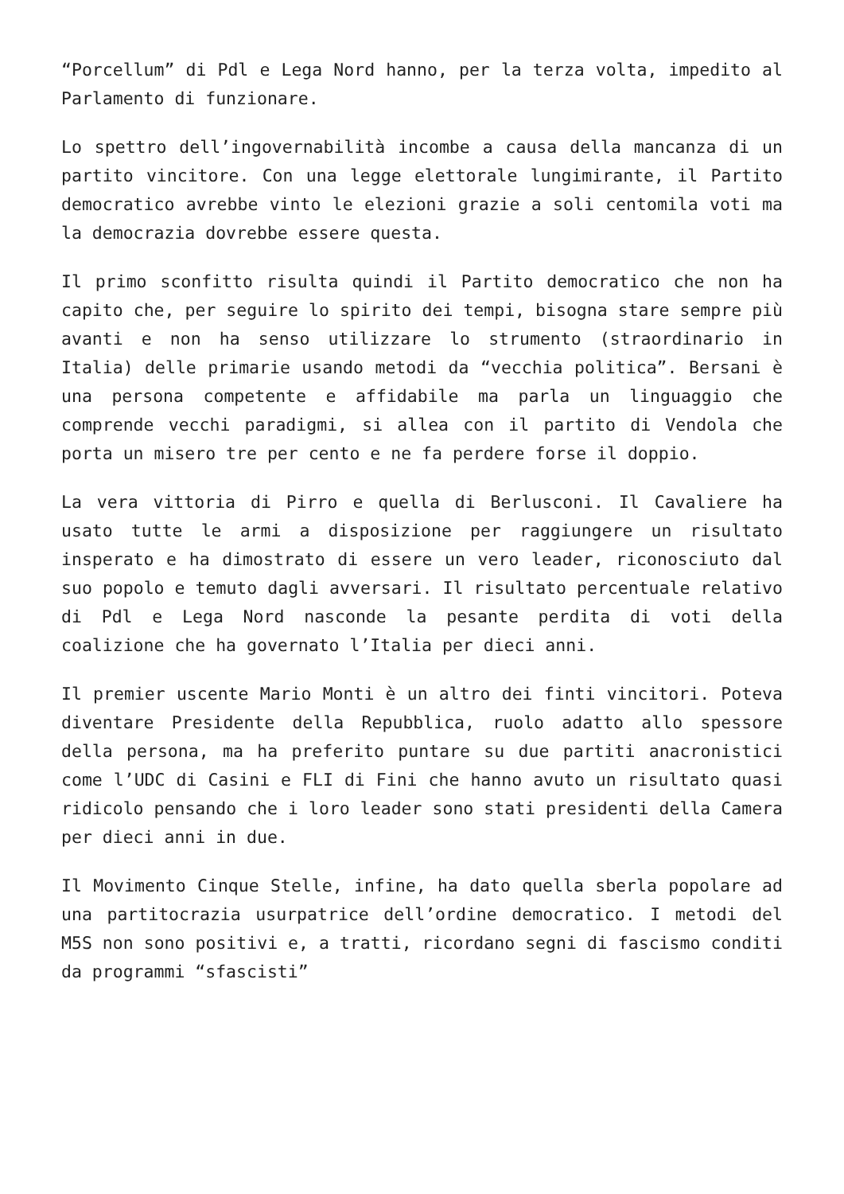“Porcellum” di Pdl e Lega Nord hanno, per la terza volta, impedito al Parlamento di funzionare.
Lo spettro dell’ingovernabilità incombe a causa della mancanza di un partito vincitore. Con una legge elettorale lungimirante, il Partito democratico avrebbe vinto le elezioni grazie a soli centomila voti ma la democrazia dovrebbe essere questa.
Il primo sconfitto risulta quindi il Partito democratico che non ha capito che, per seguire lo spirito dei tempi, bisogna stare sempre più avanti e non ha senso utilizzare lo strumento (straordinario in Italia) delle primarie usando metodi da “vecchia politica”. Bersani è una persona competente e affidabile ma parla un linguaggio che comprende vecchi paradigmi, si allea con il partito di Vendola che porta un misero tre per cento e ne fa perdere forse il doppio.
La vera vittoria di Pirro e quella di Berlusconi. Il Cavaliere ha usato tutte le armi a disposizione per raggiungere un risultato insperato e ha dimostrato di essere un vero leader, riconosciuto dal suo popolo e temuto dagli avversari. Il risultato percentuale relativo di Pdl e Lega Nord nasconde la pesante perdita di voti della coalizione che ha governato l’Italia per dieci anni.
Il premier uscente Mario Monti è un altro dei finti vincitori. Poteva diventare Presidente della Repubblica, ruolo adatto allo spessore della persona, ma ha preferito puntare su due partiti anacronistici come l’UDC di Casini e FLI di Fini che hanno avuto un risultato quasi ridicolo pensando che i loro leader sono stati presidenti della Camera per dieci anni in due.
Il Movimento Cinque Stelle, infine, ha dato quella sberla popolare ad una partitocrazia usurpatrice dell’ordine democratico. I metodi del M5S non sono positivi e, a tratti, ricordano segni di fascismo conditi da programmi “sfascisti”